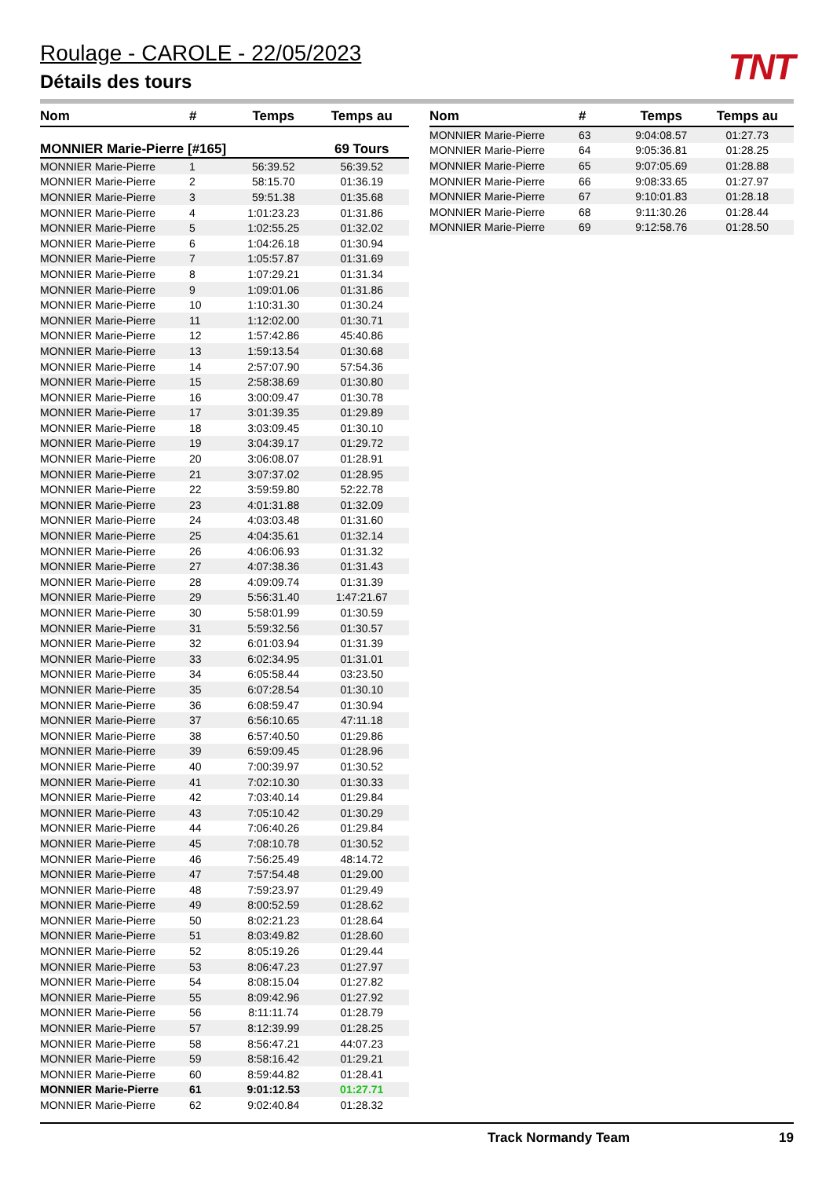Roulage - CAROLE - 22/05/2023
Détails des tours
TNT
| Nom | # | Temps | Temps au |
| --- | --- | --- | --- |
| MONNIER Marie-Pierre [#165] | | | 69 Tours |
| MONNIER Marie-Pierre | 1 | 56:39.52 | 56:39.52 |
| MONNIER Marie-Pierre | 2 | 58:15.70 | 01:36.19 |
| MONNIER Marie-Pierre | 3 | 59:51.38 | 01:35.68 |
| MONNIER Marie-Pierre | 4 | 1:01:23.23 | 01:31.86 |
| MONNIER Marie-Pierre | 5 | 1:02:55.25 | 01:32.02 |
| MONNIER Marie-Pierre | 6 | 1:04:26.18 | 01:30.94 |
| MONNIER Marie-Pierre | 7 | 1:05:57.87 | 01:31.69 |
| MONNIER Marie-Pierre | 8 | 1:07:29.21 | 01:31.34 |
| MONNIER Marie-Pierre | 9 | 1:09:01.06 | 01:31.86 |
| MONNIER Marie-Pierre | 10 | 1:10:31.30 | 01:30.24 |
| MONNIER Marie-Pierre | 11 | 1:12:02.00 | 01:30.71 |
| MONNIER Marie-Pierre | 12 | 1:57:42.86 | 45:40.86 |
| MONNIER Marie-Pierre | 13 | 1:59:13.54 | 01:30.68 |
| MONNIER Marie-Pierre | 14 | 2:57:07.90 | 57:54.36 |
| MONNIER Marie-Pierre | 15 | 2:58:38.69 | 01:30.80 |
| MONNIER Marie-Pierre | 16 | 3:00:09.47 | 01:30.78 |
| MONNIER Marie-Pierre | 17 | 3:01:39.35 | 01:29.89 |
| MONNIER Marie-Pierre | 18 | 3:03:09.45 | 01:30.10 |
| MONNIER Marie-Pierre | 19 | 3:04:39.17 | 01:29.72 |
| MONNIER Marie-Pierre | 20 | 3:06:08.07 | 01:28.91 |
| MONNIER Marie-Pierre | 21 | 3:07:37.02 | 01:28.95 |
| MONNIER Marie-Pierre | 22 | 3:59:59.80 | 52:22.78 |
| MONNIER Marie-Pierre | 23 | 4:01:31.88 | 01:32.09 |
| MONNIER Marie-Pierre | 24 | 4:03:03.48 | 01:31.60 |
| MONNIER Marie-Pierre | 25 | 4:04:35.61 | 01:32.14 |
| MONNIER Marie-Pierre | 26 | 4:06:06.93 | 01:31.32 |
| MONNIER Marie-Pierre | 27 | 4:07:38.36 | 01:31.43 |
| MONNIER Marie-Pierre | 28 | 4:09:09.74 | 01:31.39 |
| MONNIER Marie-Pierre | 29 | 5:56:31.40 | 1:47:21.67 |
| MONNIER Marie-Pierre | 30 | 5:58:01.99 | 01:30.59 |
| MONNIER Marie-Pierre | 31 | 5:59:32.56 | 01:30.57 |
| MONNIER Marie-Pierre | 32 | 6:01:03.94 | 01:31.39 |
| MONNIER Marie-Pierre | 33 | 6:02:34.95 | 01:31.01 |
| MONNIER Marie-Pierre | 34 | 6:05:58.44 | 03:23.50 |
| MONNIER Marie-Pierre | 35 | 6:07:28.54 | 01:30.10 |
| MONNIER Marie-Pierre | 36 | 6:08:59.47 | 01:30.94 |
| MONNIER Marie-Pierre | 37 | 6:56:10.65 | 47:11.18 |
| MONNIER Marie-Pierre | 38 | 6:57:40.50 | 01:29.86 |
| MONNIER Marie-Pierre | 39 | 6:59:09.45 | 01:28.96 |
| MONNIER Marie-Pierre | 40 | 7:00:39.97 | 01:30.52 |
| MONNIER Marie-Pierre | 41 | 7:02:10.30 | 01:30.33 |
| MONNIER Marie-Pierre | 42 | 7:03:40.14 | 01:29.84 |
| MONNIER Marie-Pierre | 43 | 7:05:10.42 | 01:30.29 |
| MONNIER Marie-Pierre | 44 | 7:06:40.26 | 01:29.84 |
| MONNIER Marie-Pierre | 45 | 7:08:10.78 | 01:30.52 |
| MONNIER Marie-Pierre | 46 | 7:56:25.49 | 48:14.72 |
| MONNIER Marie-Pierre | 47 | 7:57:54.48 | 01:29.00 |
| MONNIER Marie-Pierre | 48 | 7:59:23.97 | 01:29.49 |
| MONNIER Marie-Pierre | 49 | 8:00:52.59 | 01:28.62 |
| MONNIER Marie-Pierre | 50 | 8:02:21.23 | 01:28.64 |
| MONNIER Marie-Pierre | 51 | 8:03:49.82 | 01:28.60 |
| MONNIER Marie-Pierre | 52 | 8:05:19.26 | 01:29.44 |
| MONNIER Marie-Pierre | 53 | 8:06:47.23 | 01:27.97 |
| MONNIER Marie-Pierre | 54 | 8:08:15.04 | 01:27.82 |
| MONNIER Marie-Pierre | 55 | 8:09:42.96 | 01:27.92 |
| MONNIER Marie-Pierre | 56 | 8:11:11.74 | 01:28.79 |
| MONNIER Marie-Pierre | 57 | 8:12:39.99 | 01:28.25 |
| MONNIER Marie-Pierre | 58 | 8:56:47.21 | 44:07.23 |
| MONNIER Marie-Pierre | 59 | 8:58:16.42 | 01:29.21 |
| MONNIER Marie-Pierre | 60 | 8:59:44.82 | 01:28.41 |
| MONNIER Marie-Pierre | 61 | 9:01:12.53 | 01:27.71 |
| MONNIER Marie-Pierre | 62 | 9:02:40.84 | 01:28.32 |
| Nom | # | Temps | Temps au |
| --- | --- | --- | --- |
| MONNIER Marie-Pierre | 63 | 9:04:08.57 | 01:27.73 |
| MONNIER Marie-Pierre | 64 | 9:05:36.81 | 01:28.25 |
| MONNIER Marie-Pierre | 65 | 9:07:05.69 | 01:28.88 |
| MONNIER Marie-Pierre | 66 | 9:08:33.65 | 01:27.97 |
| MONNIER Marie-Pierre | 67 | 9:10:01.83 | 01:28.18 |
| MONNIER Marie-Pierre | 68 | 9:11:30.26 | 01:28.44 |
| MONNIER Marie-Pierre | 69 | 9:12:58.76 | 01:28.50 |
Track Normandy Team 19